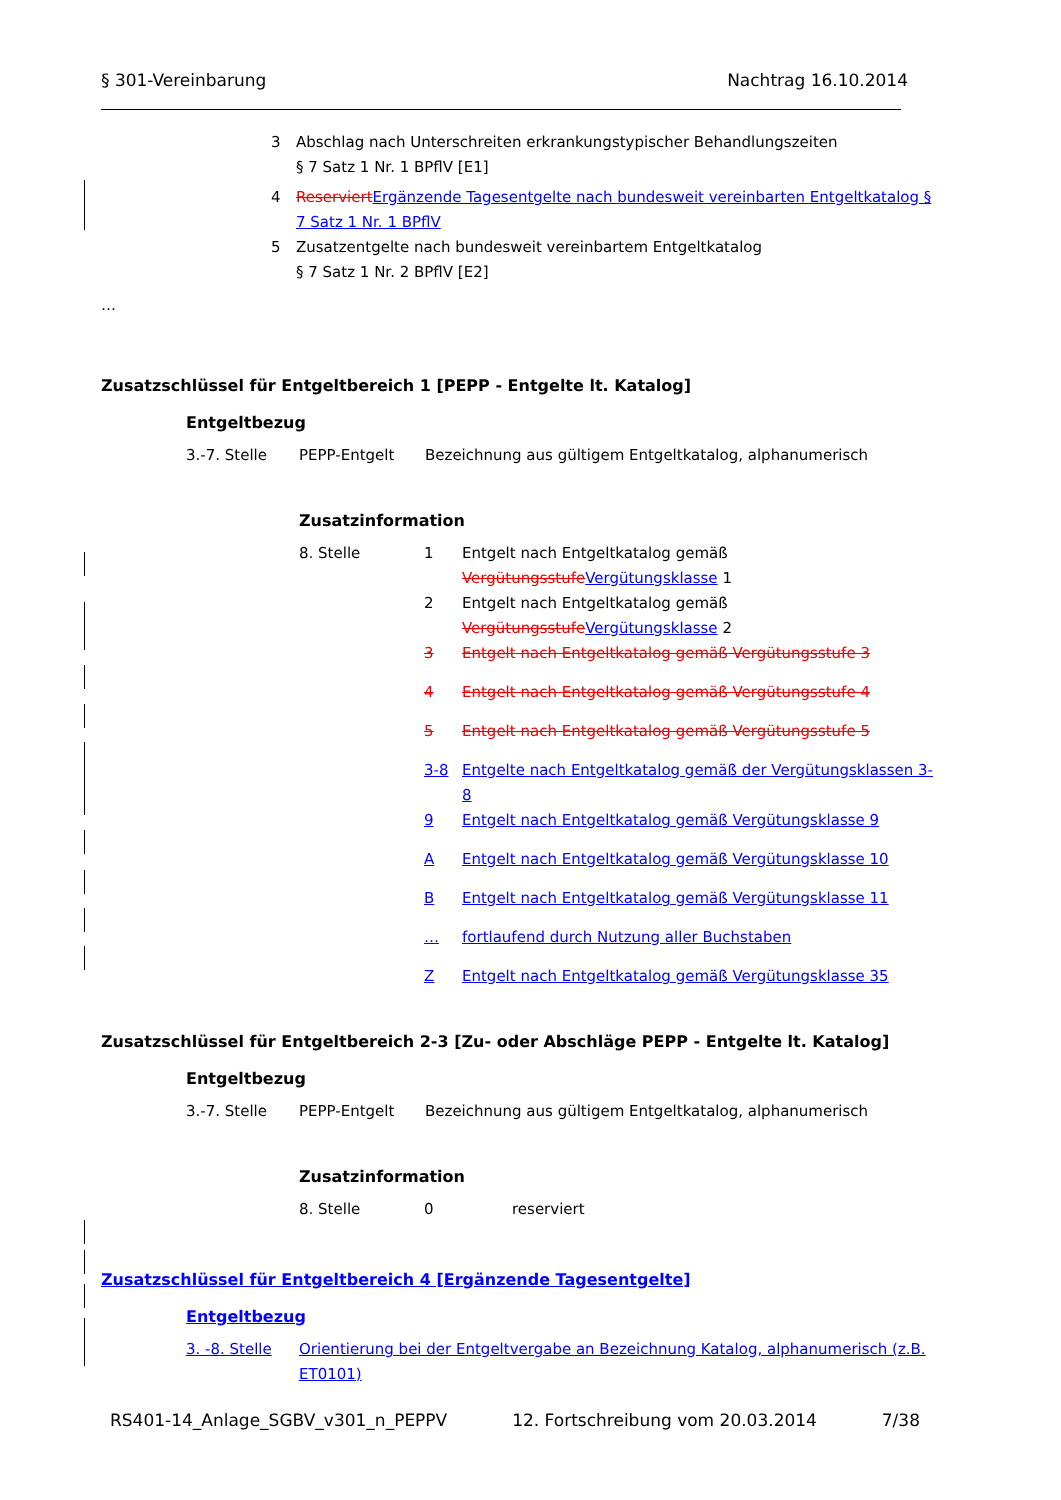§ 301-Vereinbarung Nachtrag 16.10.2014
| 3 | Abschlag nach Unterschreiten erkrankungstypischer Behandlungszeiten § 7 Satz 1 Nr. 1 BPflV [E1] |
| 4 | Reserviert Ergänzende Tagesentgelte nach bundesweit vereinbarten Entgeltkatalog § 7 Satz 1 Nr. 1 BPflV |
| 5 | Zusatzentgelte nach bundesweit vereinbartem Entgeltkatalog § 7 Satz 1 Nr. 2 BPflV [E2] |
…
Zusatzschlüssel für Entgeltbereich 1 [PEPP - Entgelte lt. Katalog]
Entgeltbezug
| 3.-7. Stelle | PEPP-Entgelt | Bezeichnung aus gültigem Entgeltkatalog, alphanumerisch |
Zusatzinformation
| 8. Stelle | 1 | Entgelt nach Entgeltkatalog gemäß Vergütungsstufe Vergütungsklasse 1 |
| | 2 | Entgelt nach Entgeltkatalog gemäß Vergütungsstufe Vergütungsklasse 2 |
| | 3 | Entgelt nach Entgeltkatalog gemäß Vergütungsstufe 3 |
| | 4 | Entgelt nach Entgeltkatalog gemäß Vergütungsstufe 4 |
| | 5 | Entgelt nach Entgeltkatalog gemäß Vergütungsstufe 5 |
| | 3-8 | Entgelte nach Entgeltkatalog gemäß der Vergütungsklassen 3-8 |
| | 9 | Entgelt nach Entgeltkatalog gemäß Vergütungsklasse 9 |
| | A | Entgelt nach Entgeltkatalog gemäß Vergütungsklasse 10 |
| | B | Entgelt nach Entgeltkatalog gemäß Vergütungsklasse 11 |
| | … | fortlaufend durch Nutzung aller Buchstaben |
| | Z | Entgelt nach Entgeltkatalog gemäß Vergütungsklasse 35 |
Zusatzschlüssel für Entgeltbereich 2-3 [Zu- oder Abschläge PEPP - Entgelte lt. Katalog]
Entgeltbezug
| 3.-7. Stelle | PEPP-Entgelt | Bezeichnung aus gültigem Entgeltkatalog, alphanumerisch |
Zusatzinformation
| 8. Stelle | 0 | reserviert |
Zusatzschlüssel für Entgeltbereich 4 [Ergänzende Tagesentgelte]
Entgeltbezug
| 3. -8. Stelle | Orientierung bei der Entgeltvergabe an Bezeichnung Katalog, alphanumerisch (z.B. ET0101) |
RS401-14_Anlage_SGBV_v301_n_PEPPV 12. Fortschreibung vom 20.03.2014 7/38